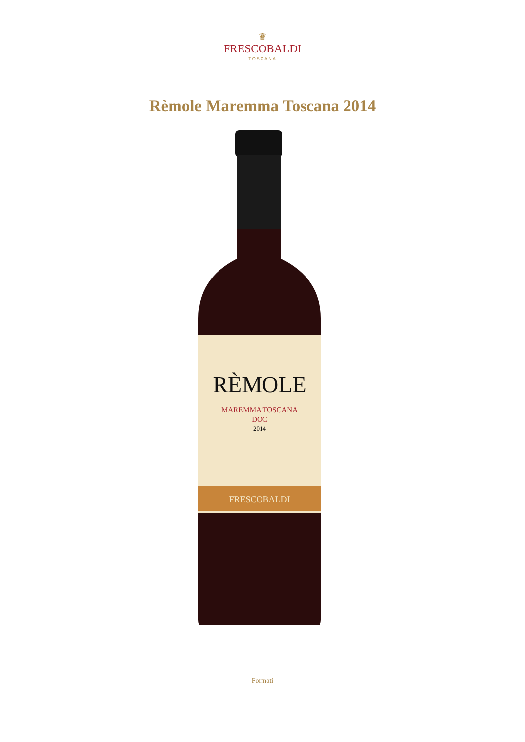♛
FRESCOBALDI
TOSCANA
Rèmole Maremma Toscana 2014
RÈMOLE
MAREMMA TOSCANA
DOC
2014
FRESCOBALDI
Formati